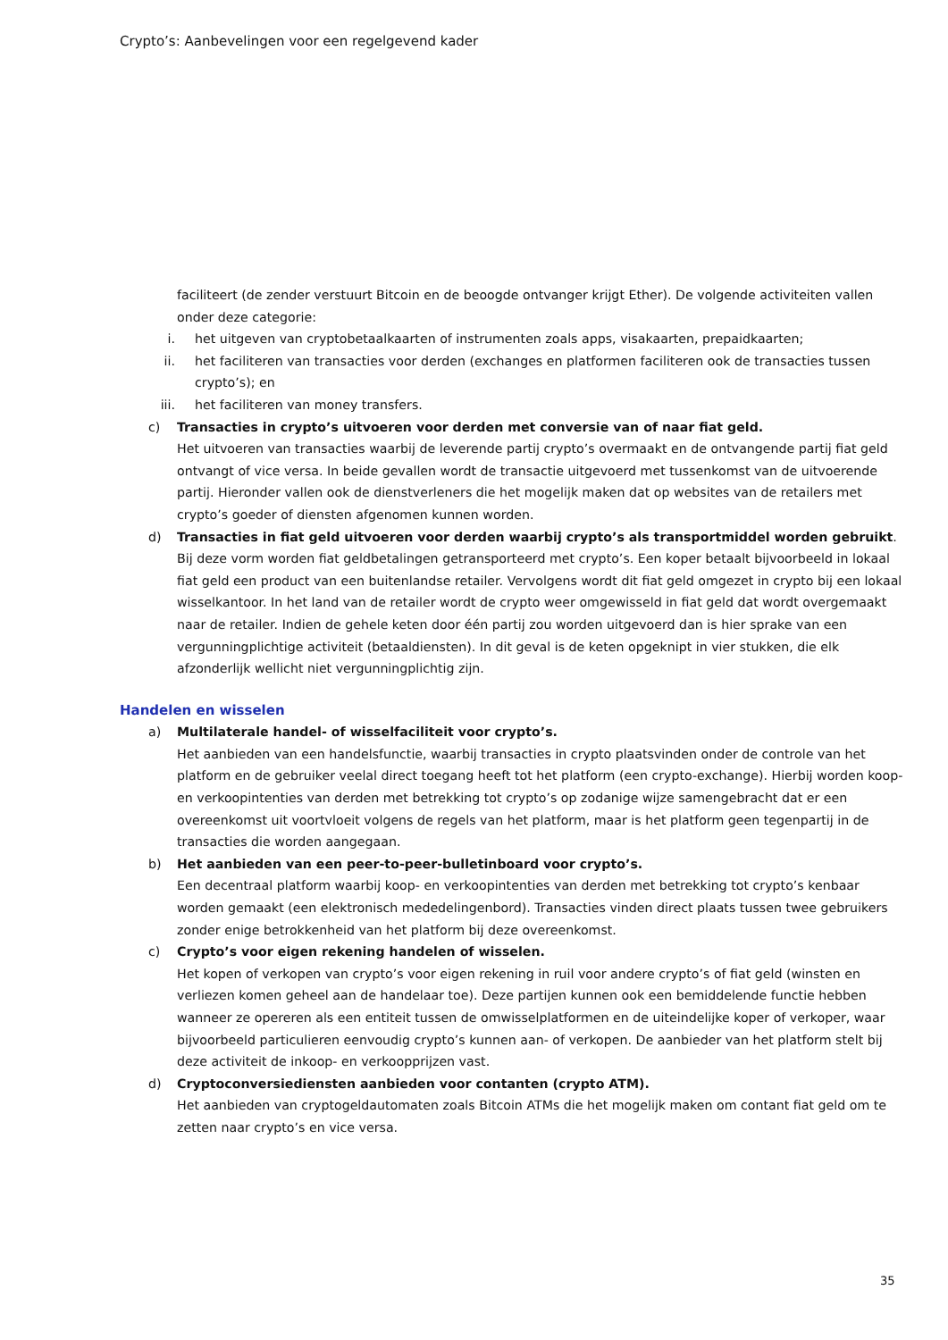Crypto’s: Aanbevelingen voor een regelgevend kader
faciliteert (de zender verstuurt Bitcoin en de beoogde ontvanger krijgt Ether). De volgende activiteiten vallen onder deze categorie:
i. het uitgeven van cryptobetaalkaarten of instrumenten zoals apps, visakaarten, prepaidkaarten;
ii. het faciliteren van transacties voor derden (exchanges en platformen faciliteren ook de transacties tussen crypto’s); en
iii. het faciliteren van money transfers.
c) Transacties in crypto’s uitvoeren voor derden met conversie van of naar fiat geld.
Het uitvoeren van transacties waarbij de leverende partij crypto’s overmaakt en de ontvangende partij fiat geld ontvangt of vice versa. In beide gevallen wordt de transactie uitgevoerd met tussenkomst van de uitvoerende partij. Hieronder vallen ook de dienstverleners die het mogelijk maken dat op websites van de retailers met crypto’s goeder of diensten afgenomen kunnen worden.
d) Transacties in fiat geld uitvoeren voor derden waarbij crypto’s als transportmiddel worden gebruikt.
Bij deze vorm worden fiat geldbetalingen getransporteerd met crypto’s. Een koper betaalt bijvoorbeeld in lokaal fiat geld een product van een buitenlandse retailer. Vervolgens wordt dit fiat geld omgezet in crypto bij een lokaal wisselkantoor. In het land van de retailer wordt de crypto weer omgewisseld in fiat geld dat wordt overgemaakt naar de retailer. Indien de gehele keten door één partij zou worden uitgevoerd dan is hier sprake van een vergunningplichtige activiteit (betaaldiensten). In dit geval is de keten opgeknipt in vier stukken, die elk afzonderlijk wellicht niet vergunningplichtig zijn.
Handelen en wisselen
a) Multilaterale handel- of wisselfaciliteit voor crypto’s.
Het aanbieden van een handelsfunctie, waarbij transacties in crypto plaatsvinden onder de controle van het platform en de gebruiker veelal direct toegang heeft tot het platform (een crypto-exchange). Hierbij worden koop- en verkoopintenties van derden met betrekking tot crypto’s op zodanige wijze samengebracht dat er een overeenkomst uit voortvloeit volgens de regels van het platform, maar is het platform geen tegenpartij in de transacties die worden aangegaan.
b) Het aanbieden van een peer-to-peer-bulletinboard voor crypto’s.
Een decentraal platform waarbij koop- en verkoopintenties van derden met betrekking tot crypto’s kenbaar worden gemaakt (een elektronisch mededelingenbord). Transacties vinden direct plaats tussen twee gebruikers zonder enige betrokkenheid van het platform bij deze overeenkomst.
c) Crypto’s voor eigen rekening handelen of wisselen.
Het kopen of verkopen van crypto’s voor eigen rekening in ruil voor andere crypto’s of fiat geld (winsten en verliezen komen geheel aan de handelaar toe). Deze partijen kunnen ook een bemiddelende functie hebben wanneer ze opereren als een entiteit tussen de omwisselplatformen en de uiteindelijke koper of verkoper, waar bijvoorbeeld particulieren eenvoudig crypto’s kunnen aan- of verkopen. De aanbieder van het platform stelt bij deze activiteit de inkoop- en verkoopprijzen vast.
d) Cryptoconversiediensten aanbieden voor contanten (crypto ATM).
Het aanbieden van cryptogeldautomaten zoals Bitcoin ATMs die het mogelijk maken om contant fiat geld om te zetten naar crypto’s en vice versa.
35